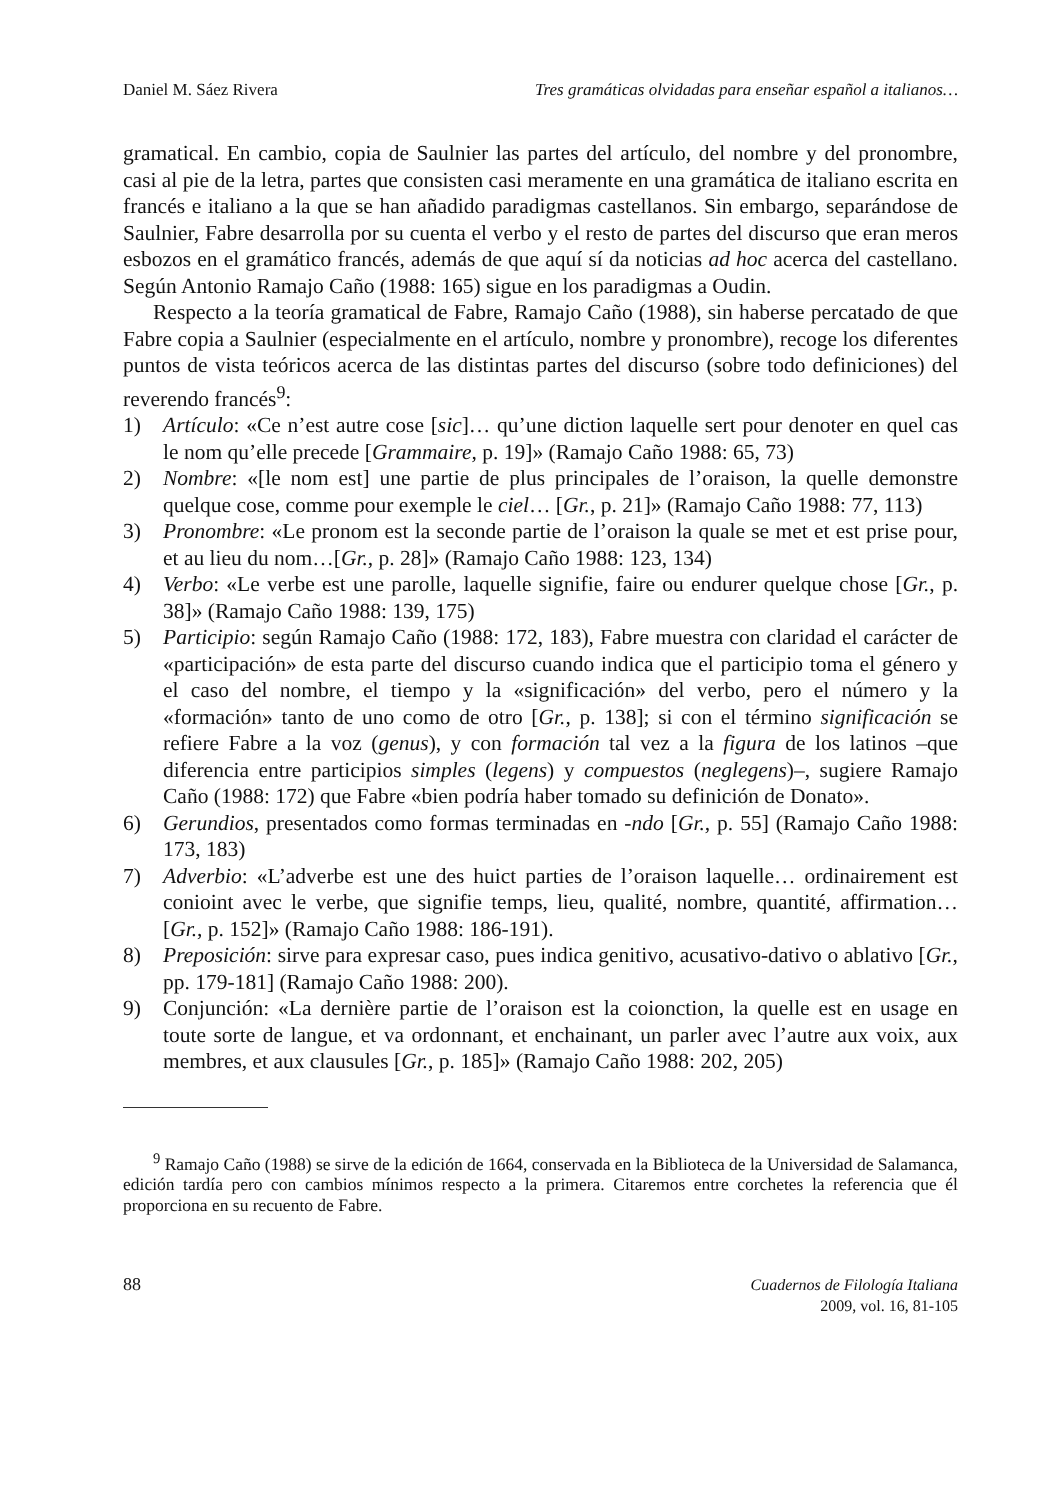Daniel M. Sáez Rivera Tres gramáticas olvidadas para enseñar español a italianos…
gramatical. En cambio, copia de Saulnier las partes del artículo, del nombre y del pronombre, casi al pie de la letra, partes que consisten casi meramente en una gramática de italiano escrita en francés e italiano a la que se han añadido paradigmas castellanos. Sin embargo, separándose de Saulnier, Fabre desarrolla por su cuenta el verbo y el resto de partes del discurso que eran meros esbozos en el gramático francés, además de que aquí sí da noticias ad hoc acerca del castellano. Según Antonio Ramajo Caño (1988: 165) sigue en los paradigmas a Oudin.
Respecto a la teoría gramatical de Fabre, Ramajo Caño (1988), sin haberse percatado de que Fabre copia a Saulnier (especialmente en el artículo, nombre y pronombre), recoge los diferentes puntos de vista teóricos acerca de las distintas partes del discurso (sobre todo definiciones) del reverendo francés<sup>9</sup>:
1) Artículo: «Ce n’est autre cose [sic]… qu’une diction laquelle sert pour denoter en quel cas le nom qu’elle precede [Grammaire, p. 19]» (Ramajo Caño 1988: 65, 73)
2) Nombre: «[le nom est] une partie de plus principales de l’oraison, la quelle demonstre quelque cose, comme pour exemple le ciel… [Gr., p. 21]» (Ramajo Caño 1988: 77, 113)
3) Pronombre: «Le pronom est la seconde partie de l’oraison la quale se met et est prise pour, et au lieu du nom…[Gr., p. 28]» (Ramajo Caño 1988: 123, 134)
4) Verbo: «Le verbe est une parolle, laquelle signifie, faire ou endurer quelque chose [Gr., p. 38]» (Ramajo Caño 1988: 139, 175)
5) Participio: según Ramajo Caño (1988: 172, 183), Fabre muestra con claridad el carácter de «participación» de esta parte del discurso cuando indica que el participio toma el género y el caso del nombre, el tiempo y la «significación» del verbo, pero el número y la «formación» tanto de uno como de otro [Gr., p. 138]; si con el término significación se refiere Fabre a la voz (genus), y con formación tal vez a la figura de los latinos –que diferencia entre participios simples (legens) y compuestos (neglegens)–, sugiere Ramajo Caño (1988: 172) que Fabre «bien podría haber tomado su definición de Donato».
6) Gerundios, presentados como formas terminadas en -ndo [Gr., p. 55] (Ramajo Caño 1988: 173, 183)
7) Adverbio: «L’adverbe est une des huict parties de l’oraison laquelle… ordinairement est conioint avec le verbe, que signifie temps, lieu, qualité, nombre, quantité, affirmation… [Gr., p. 152]» (Ramajo Caño 1988: 186-191).
8) Preposición: sirve para expresar caso, pues indica genitivo, acusativo-dativo o ablativo [Gr., pp. 179-181] (Ramajo Caño 1988: 200).
9) Conjunción: «La dernière partie de l’oraison est la coionction, la quelle est en usage en toute sorte de langue, et va ordonnant, et enchainant, un parler avec l’autre aux voix, aux membres, et aux clausules [Gr., p. 185]» (Ramajo Caño 1988: 202, 205)
<sup>9</sup> Ramajo Caño (1988) se sirve de la edición de 1664, conservada en la Biblioteca de la Universidad de Salamanca, edición tardía pero con cambios mínimos respecto a la primera. Citaremos entre corchetes la referencia que él proporciona en su recuento de Fabre.
88
Cuadernos de Filología Italiana
2009, vol. 16, 81-105